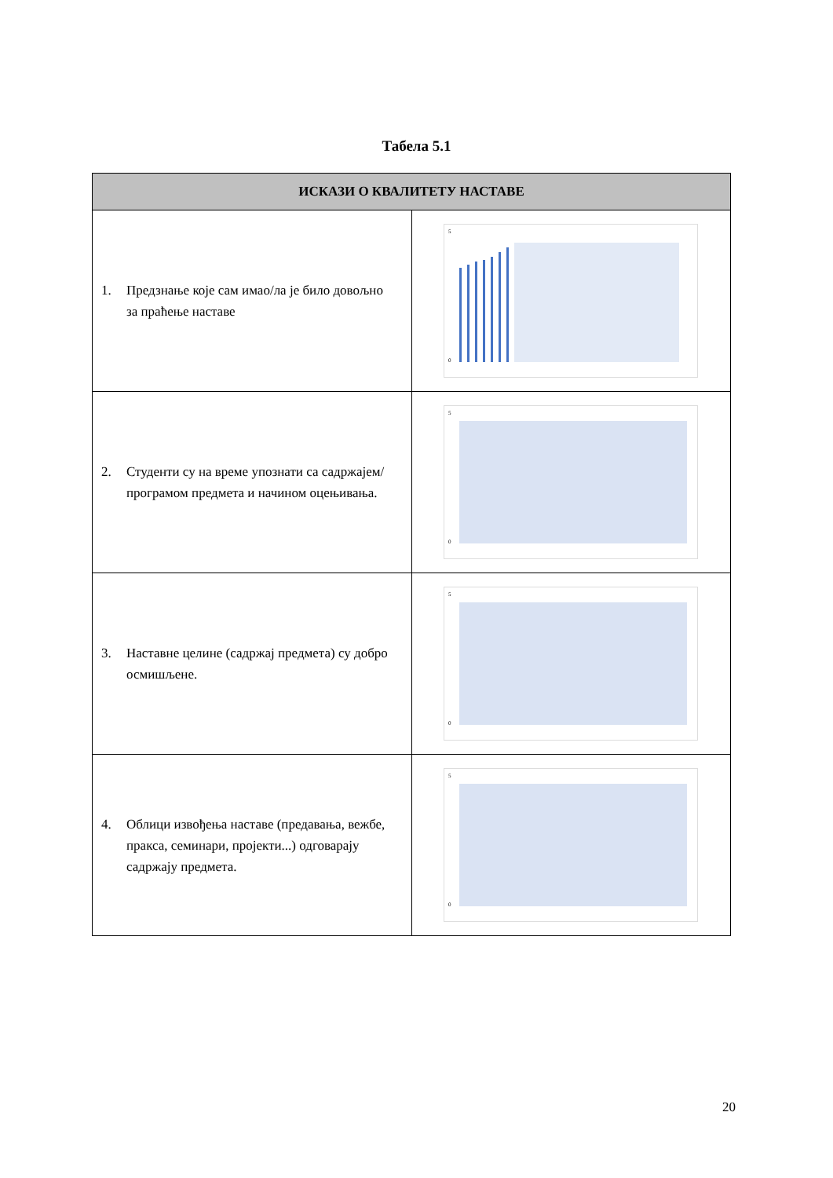Табела 5.1
| ИСКАЗИ О КВАЛИТЕТУ НАСТАВЕ | |
| --- | --- |
| 1. Предзнање које сам имао/ла је било довољно за праћење наставе | 5 0 |
| 2. Студенти су на време упознати са садржајем/програмом предмета и начином оцењивања. | 5 0 |
| 3. Наставне целине (садржај предмета) су добро осмишљене. | 5 0 |
| 4. Облици извођења наставе (предавања, вежбе, пракса, семинари, пројекти...) одговарају садржају предмета. | 5 0 |
20